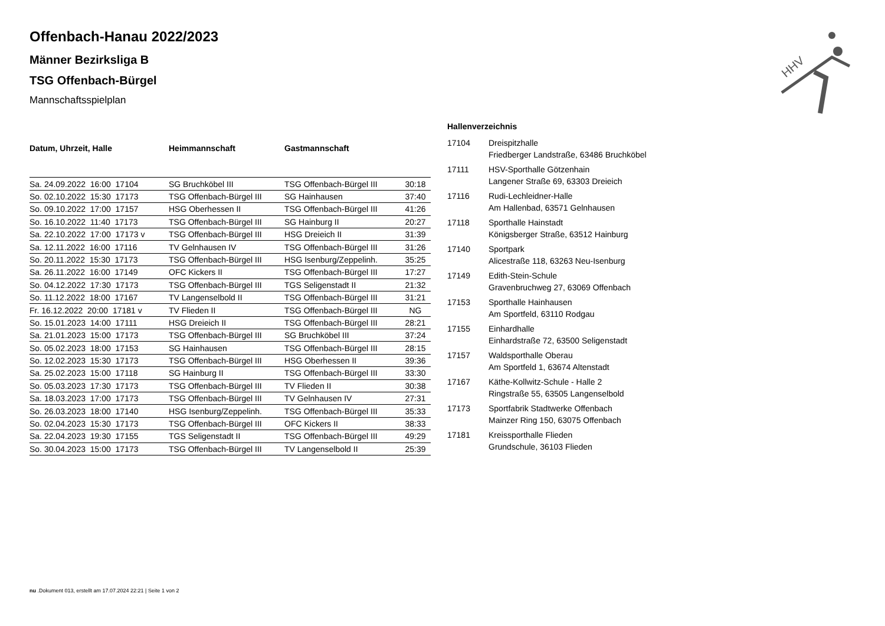HHV
Offenbach-Hanau 2022/2023
Männer Bezirksliga B
TSG Offenbach-Bürgel
Mannschaftsspielplan
| Datum, Uhrzeit, Halle | Heimmannschaft | Gastmannschaft | |
| --- | --- | --- | --- |
| Sa. 24.09.2022 16:00 17104 | SG Bruchköbel III | TSG Offenbach-Bürgel III | 30:18 |
| So. 02.10.2022 15:30 17173 | TSG Offenbach-Bürgel III | SG Hainhausen | 37:40 |
| So. 09.10.2022 17:00 17157 | HSG Oberhessen II | TSG Offenbach-Bürgel III | 41:26 |
| So. 16.10.2022 11:40 17173 | TSG Offenbach-Bürgel III | SG Hainburg II | 20:27 |
| Sa. 22.10.2022 17:00 17173 v | TSG Offenbach-Bürgel III | HSG Dreieich II | 31:39 |
| Sa. 12.11.2022 16:00 17116 | TV Gelnhausen IV | TSG Offenbach-Bürgel III | 31:26 |
| So. 20.11.2022 15:30 17173 | TSG Offenbach-Bürgel III | HSG Isenburg/Zeppelinh. | 35:25 |
| Sa. 26.11.2022 16:00 17149 | OFC Kickers II | TSG Offenbach-Bürgel III | 17:27 |
| So. 04.12.2022 17:30 17173 | TSG Offenbach-Bürgel III | TGS Seligenstadt II | 21:32 |
| So. 11.12.2022 18:00 17167 | TV Langenselbold II | TSG Offenbach-Bürgel III | 31:21 |
| Fr. 16.12.2022 20:00 17181 v | TV Flieden II | TSG Offenbach-Bürgel III | NG |
| So. 15.01.2023 14:00 17111 | HSG Dreieich II | TSG Offenbach-Bürgel III | 28:21 |
| Sa. 21.01.2023 15:00 17173 | TSG Offenbach-Bürgel III | SG Bruchköbel III | 37:24 |
| So. 05.02.2023 18:00 17153 | SG Hainhausen | TSG Offenbach-Bürgel III | 28:15 |
| So. 12.02.2023 15:30 17173 | TSG Offenbach-Bürgel III | HSG Oberhessen II | 39:36 |
| Sa. 25.02.2023 15:00 17118 | SG Hainburg II | TSG Offenbach-Bürgel III | 33:30 |
| So. 05.03.2023 17:30 17173 | TSG Offenbach-Bürgel III | TV Flieden II | 30:38 |
| Sa. 18.03.2023 17:00 17173 | TSG Offenbach-Bürgel III | TV Gelnhausen IV | 27:31 |
| So. 26.03.2023 18:00 17140 | HSG Isenburg/Zeppelinh. | TSG Offenbach-Bürgel III | 35:33 |
| So. 02.04.2023 15:30 17173 | TSG Offenbach-Bürgel III | OFC Kickers II | 38:33 |
| Sa. 22.04.2023 19:30 17155 | TGS Seligenstadt II | TSG Offenbach-Bürgel III | 49:29 |
| So. 30.04.2023 15:00 17173 | TSG Offenbach-Bürgel III | TV Langenselbold II | 25:39 |
Hallenverzeichnis
| 17104 | Dreispitzhalle Friedberger Landstraße, 63486 Bruchköbel |
| 17111 | HSV-Sporthalle Götzenhain Langener Straße 69, 63303 Dreieich |
| 17116 | Rudi-Lechleidner-Halle Am Hallenbad, 63571 Gelnhausen |
| 17118 | Sporthalle Hainstadt Königsberger Straße, 63512 Hainburg |
| 17140 | Sportpark Alicestraße 118, 63263 Neu-Isenburg |
| 17149 | Edith-Stein-Schule Gravenbruchweg 27, 63069 Offenbach |
| 17153 | Sporthalle Hainhausen Am Sportfeld, 63110 Rodgau |
| 17155 | Einhardhalle Einhardstraße 72, 63500 Seligenstadt |
| 17157 | Waldsporthalle Oberau Am Sportfeld 1, 63674 Altenstadt |
| 17167 | Käthe-Kollwitz-Schule - Halle 2 Ringstraße 55, 63505 Langenselbold |
| 17173 | Sportfabrik Stadtwerke Offenbach Mainzer Ring 150, 63075 Offenbach |
| 17181 | Kreissporthalle Flieden Grundschule, 36103 Flieden |
nu .Dokument 013, erstellt am 17.07.2024 22:21 | Seite 1 von 2